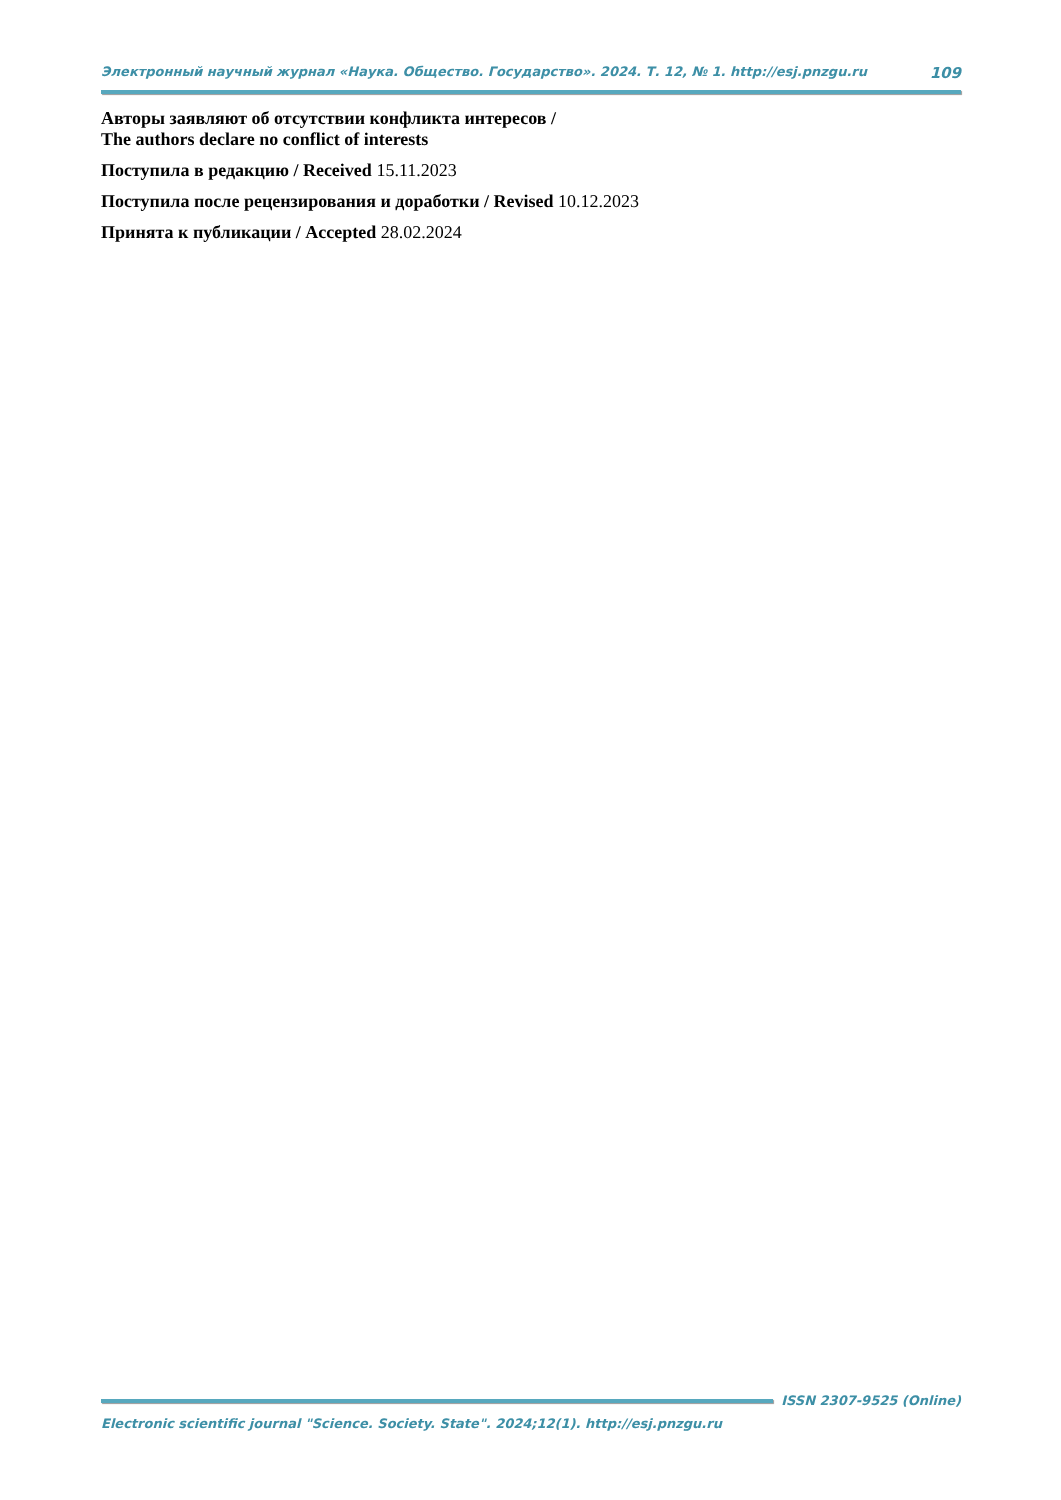Электронный научный журнал «Наука. Общество. Государство». 2024. Т. 12, № 1. http://esj.pnzgu.ru 109
Авторы заявляют об отсутствии конфликта интересов /
The authors declare no conflict of interests
Поступила в редакцию / Received 15.11.2023
Поступила после рецензирования и доработки / Revised 10.12.2023
Принята к публикации / Accepted 28.02.2024
ISSN 2307-9525 (Online)
Electronic scientific journal "Science. Society. State". 2024;12(1). http://esj.pnzgu.ru